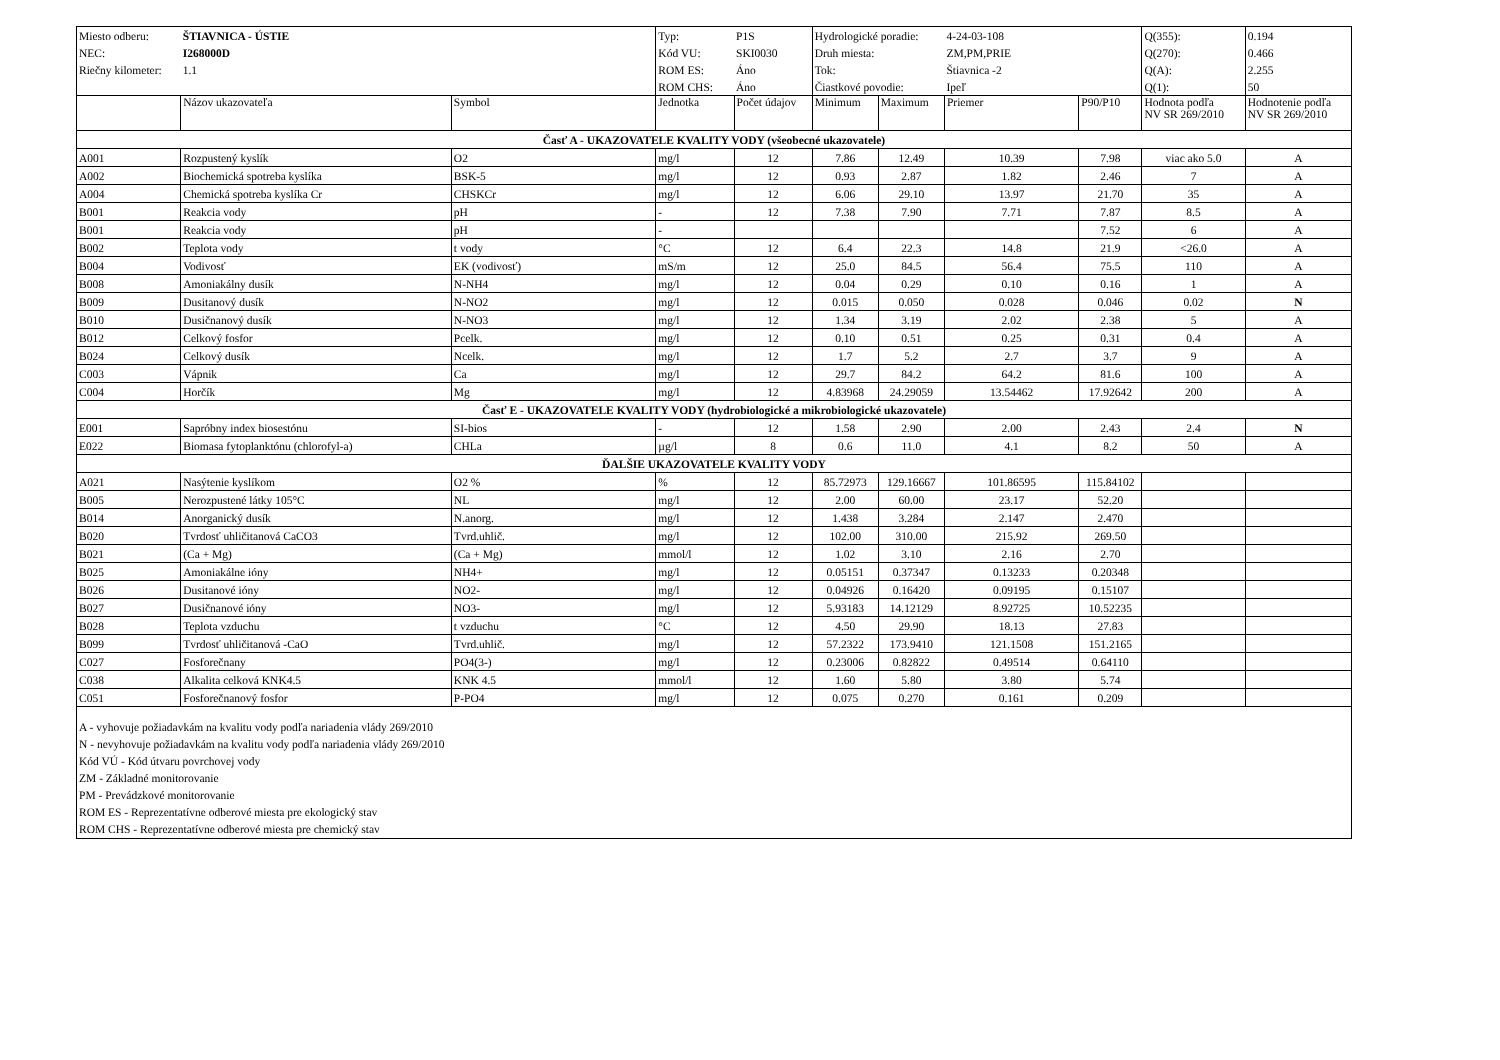| Miesto odberu: | ŠTIAVNICA - ÚSTIE | | Typ: | P1S | Hydrologické poradie: | | 4-24-03-108 | | Q(355): | 0.194 |
| NEC: | I268000D | | Kód VU: | SKI0030 | Druh miesta: | | ZM,PM,PRIE | | Q(270): | 0.466 |
| Riečny kilometer: | 1.1 | | ROM ES: | Áno | Tok: | | Štiavnica -2 | | Q(A): | 2.255 |
| | | | ROM CHS: | Áno | Čiastkové povodie: | | Ipeľ | | Q(1): | 50 |
| | Názov ukazovateľa | Symbol | Jednotka | Počet údajov | Minimum | Maximum | Priemer | P90/P10 | Hodnota podľa NV SR 269/2010 | Hodnotenie podľa NV SR 269/2010 |
| Časť A - UKAZOVATELE KVALITY VODY (všeobecné ukazovatele) | | | | | | | | | | |
| A001 | Rozpustený kyslík | O2 | mg/l | 12 | 7.86 | 12.49 | 10.39 | 7.98 | viac ako 5.0 | A |
| A002 | Biochemická spotreba kyslíka | BSK-5 | mg/l | 12 | 0.93 | 2.87 | 1.82 | 2.46 | 7 | A |
| A004 | Chemická spotreba kyslíka Cr | CHSKCr | mg/l | 12 | 6.06 | 29.10 | 13.97 | 21.70 | 35 | A |
| B001 | Reakcia vody | pH | - | 12 | 7.38 | 7.90 | 7.71 | 7.87 | 8.5 | A |
| B001 | Reakcia vody | pH | - | | | | | 7.52 | 6 | A |
| B002 | Teplota vody | t vody | °C | 12 | 6.4 | 22.3 | 14.8 | 21.9 | <26.0 | A |
| B004 | Vodivosť | EK (vodivosť) | mS/m | 12 | 25.0 | 84.5 | 56.4 | 75.5 | 110 | A |
| B008 | Amoniakálny dusík | N-NH4 | mg/l | 12 | 0.04 | 0.29 | 0.10 | 0.16 | 1 | A |
| B009 | Dusitanový dusík | N-NO2 | mg/l | 12 | 0.015 | 0.050 | 0.028 | 0.046 | 0.02 | N |
| B010 | Dusičnanový dusík | N-NO3 | mg/l | 12 | 1.34 | 3.19 | 2.02 | 2.38 | 5 | A |
| B012 | Celkový fosfor | Pcelk. | mg/l | 12 | 0.10 | 0.51 | 0.25 | 0.31 | 0.4 | A |
| B024 | Celkový dusík | Ncelk. | mg/l | 12 | 1.7 | 5.2 | 2.7 | 3.7 | 9 | A |
| C003 | Vápnik | Ca | mg/l | 12 | 29.7 | 84.2 | 64.2 | 81.6 | 100 | A |
| C004 | Horčík | Mg | mg/l | 12 | 4.83968 | 24.29059 | 13.54462 | 17.92642 | 200 | A |
| Časť E - UKAZOVATELE KVALITY VODY (hydrobiologické a mikrobiologické ukazovatele) | | | | | | | | | | |
| E001 | Sapróbny index biosestónu | SI-bios | - | 12 | 1.58 | 2.90 | 2.00 | 2.43 | 2.4 | N |
| E022 | Biomasa fytoplanktónu (chlorofyl-a) | CHLa | µg/l | 8 | 0.6 | 11.0 | 4.1 | 8.2 | 50 | A |
| ĎALŠIE UKAZOVATELE KVALITY VODY | | | | | | | | | | |
| A021 | Nasýtenie kyslíkom | O2 % | % | 12 | 85.72973 | 129.16667 | 101.86595 | 115.84102 | | |
| B005 | Nerozpustené látky 105°C | NL | mg/l | 12 | 2.00 | 60.00 | 23.17 | 52.20 | | |
| B014 | Anorganický dusík | N.anorg. | mg/l | 12 | 1.438 | 3.284 | 2.147 | 2.470 | | |
| B020 | Tvrdosť uhličitanová CaCO3 | Tvrd.uhlič. | mg/l | 12 | 102.00 | 310.00 | 215.92 | 269.50 | | |
| B021 | (Ca + Mg) | (Ca + Mg) | mmol/l | 12 | 1.02 | 3.10 | 2.16 | 2.70 | | |
| B025 | Amoniakálne ióny | NH4+ | mg/l | 12 | 0.05151 | 0.37347 | 0.13233 | 0.20348 | | |
| B026 | Dusitanové ióny | NO2- | mg/l | 12 | 0.04926 | 0.16420 | 0.09195 | 0.15107 | | |
| B027 | Dusičnanové ióny | NO3- | mg/l | 12 | 5.93183 | 14.12129 | 8.92725 | 10.52235 | | |
| B028 | Teplota vzduchu | t vzduchu | °C | 12 | 4.50 | 29.90 | 18.13 | 27.83 | | |
| B099 | Tvrdosť uhličitanová -CaO | Tvrd.uhlič. | mg/l | 12 | 57.2322 | 173.9410 | 121.1508 | 151.2165 | | |
| C027 | Fosforečnany | PO4(3-) | mg/l | 12 | 0.23006 | 0.82822 | 0.49514 | 0.64110 | | |
| C038 | Alkalita celková KNK4.5 | KNK 4.5 | mmol/l | 12 | 1.60 | 5.80 | 3.80 | 5.74 | | |
| C051 | Fosforečnanový fosfor | P-PO4 | mg/l | 12 | 0.075 | 0.270 | 0.161 | 0.209 | | |
| A - vyhovuje požiadavkám na kvalitu vody podľa nariadenia vlády 269/2010 N - nevyhovuje požiadavkám na kvalitu vody podľa nariadenia vlády 269/2010 Kód VÚ - Kód útvaru povrchovej vody ZM - Základné monitorovanie PM - Prevádzkové monitorovanie ROM ES - Reprezentatívne odberové miesta pre ekologický stav ROM CHS - Reprezentatívne odberové miesta pre chemický stav | | | | | | | | | | |